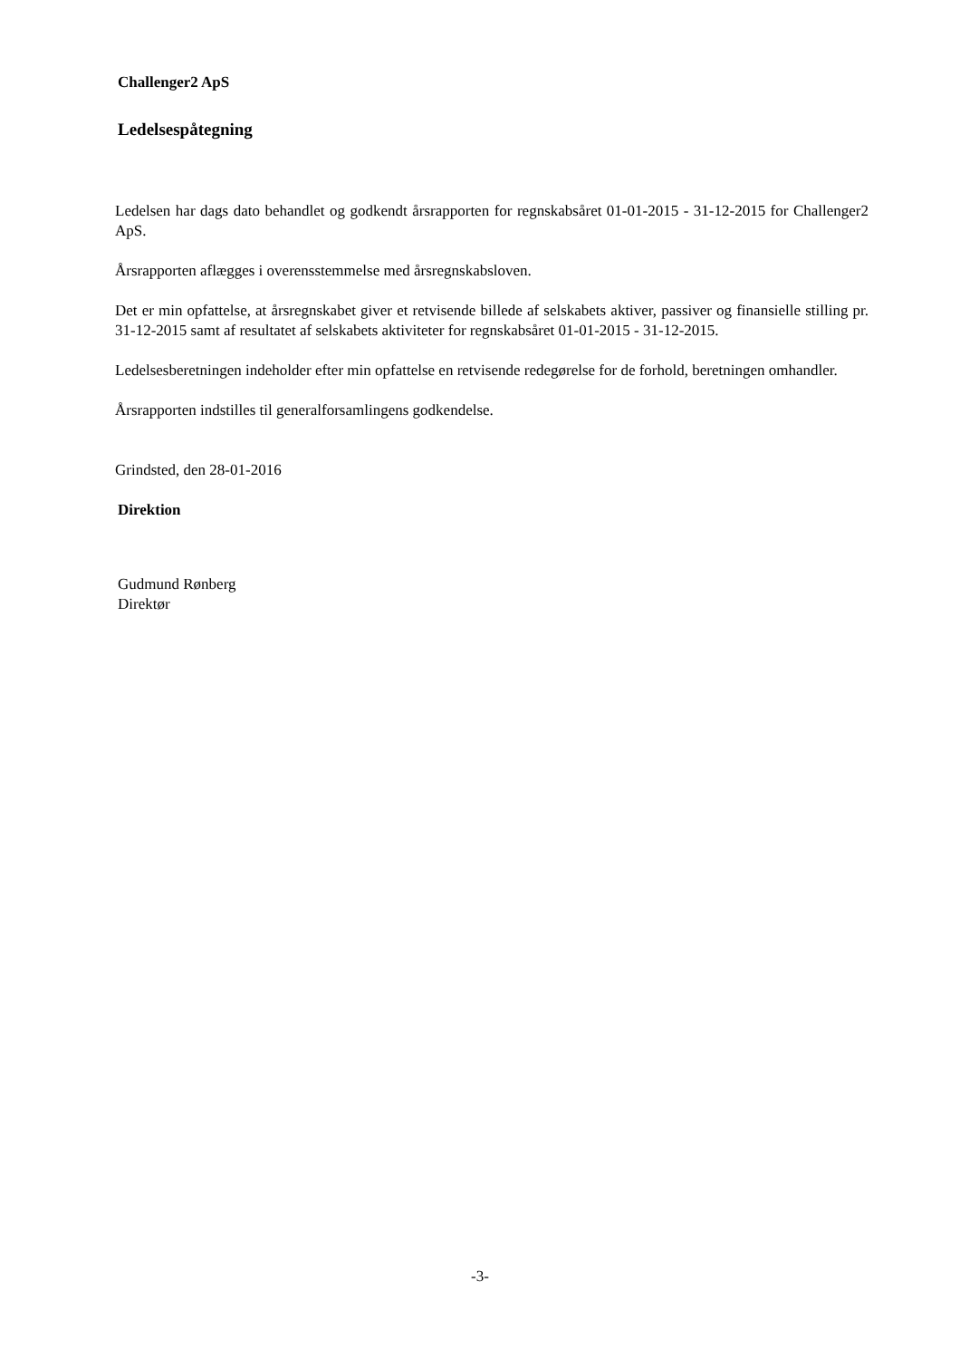Challenger2 ApS
Ledelsespåtegning
Ledelsen har dags dato behandlet og godkendt årsrapporten for regnskabsåret 01-01-2015 - 31-12-2015 for Challenger2 ApS.
Årsrapporten aflægges i overensstemmelse med årsregnskabsloven.
Det er min opfattelse, at årsregnskabet giver et retvisende billede af selskabets aktiver, passiver og finansielle stilling pr. 31-12-2015 samt af resultatet af selskabets aktiviteter for regnskabsåret 01-01-2015 - 31-12-2015.
Ledelsesberetningen indeholder efter min opfattelse en retvisende redegørelse for de forhold, beretningen omhandler.
Årsrapporten indstilles til generalforsamlingens godkendelse.
Grindsted, den 28-01-2016
Direktion
Gudmund Rønberg
Direktør
-3-